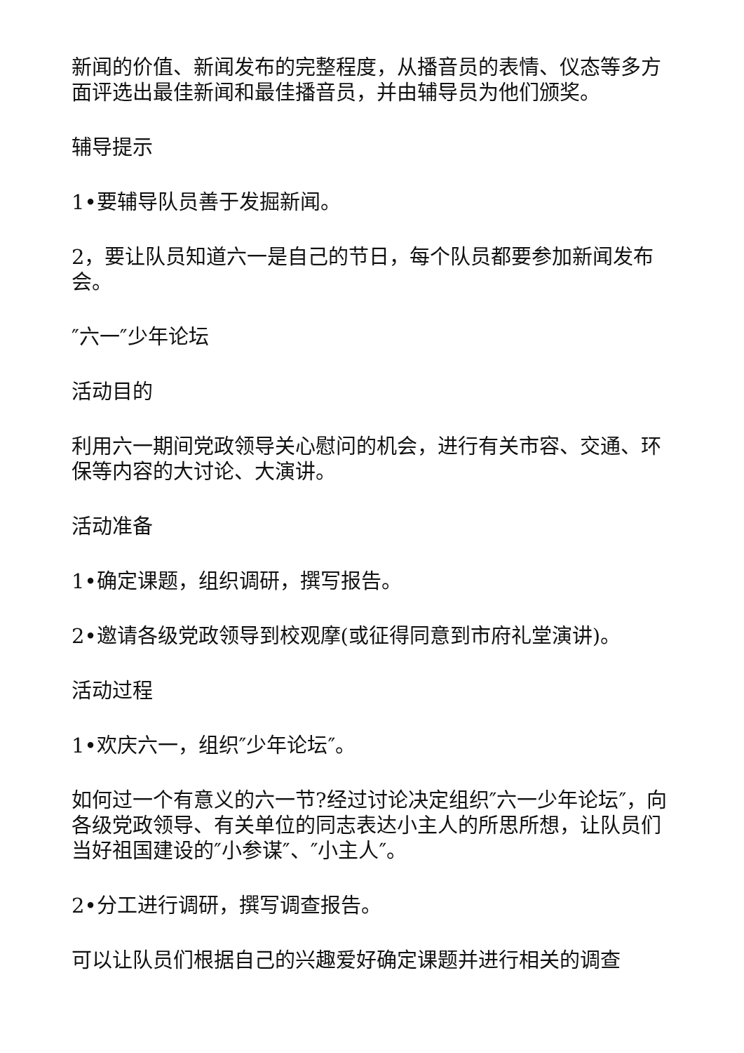新闻的价值、新闻发布的完整程度，从播音员的表情、仪态等多方面评选出最佳新闻和最佳播音员，并由辅导员为他们颁奖。
辅导提示
1•要辅导队员善于发掘新闻。
2，要让队员知道六一是自己的节日，每个队员都要参加新闻发布会。
″六一″少年论坛
活动目的
利用六一期间党政领导关心慰问的机会，进行有关市容、交通、环保等内容的大讨论、大演讲。
活动准备
1•确定课题，组织调研，撰写报告。
2•邀请各级党政领导到校观摩(或征得同意到市府礼堂演讲)。
活动过程
1•欢庆六一，组织″少年论坛″。
如何过一个有意义的六一节?经过讨论决定组织″六一少年论坛″，向各级党政领导、有关单位的同志表达小主人的所思所想，让队员们当好祖国建设的″小参谋″、″小主人″。
2•分工进行调研，撰写调查报告。
可以让队员们根据自己的兴趣爱好确定课题并进行相关的调查